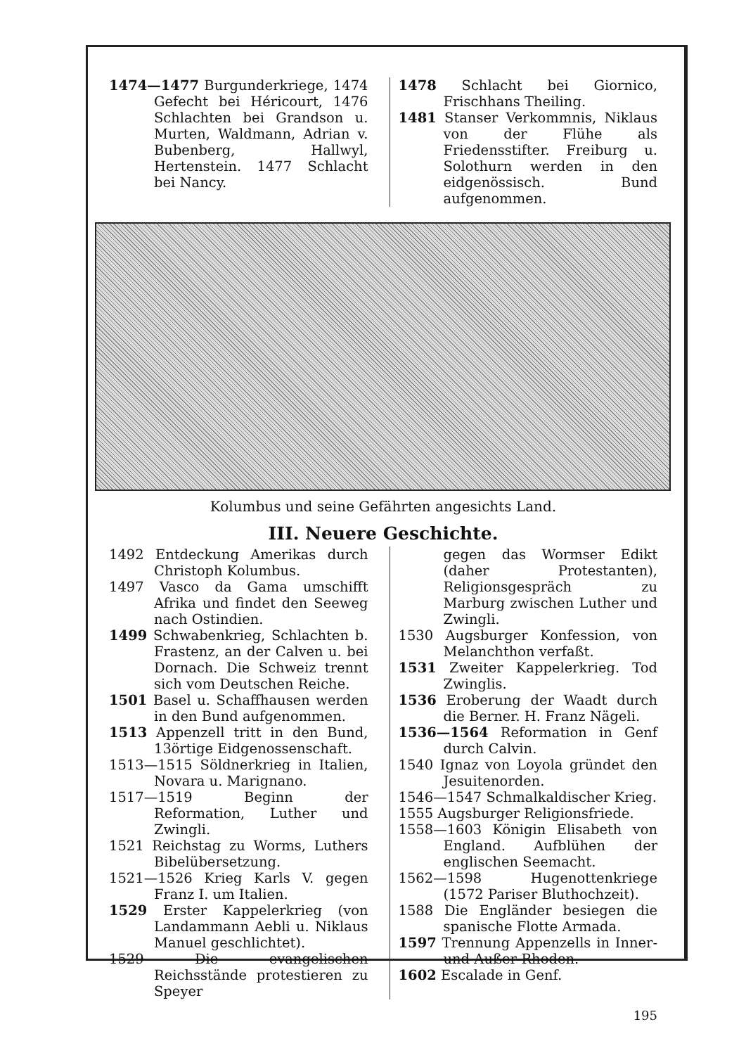1474—1477 Burgunderkriege, 1474 Gefecht bei Héricourt, 1476 Schlachten bei Grandson u. Murten, Waldmann, Adrian v. Bubenberg, Hallwyl, Hertenstein. 1477 Schlacht bei Nancy.
1478 Schlacht bei Giornico, Frischhans Theiling.
1481 Stanser Verkommnis, Niklaus von der Flühe als Friedensstifter. Freiburg u. Solothurn werden in den eidgenössisch. Bund aufgenommen.
Kolumbus und seine Gefährten angesichts Land.
III. Neuere Geschichte.
1492 Entdeckung Amerikas durch Christoph Kolumbus.
1497 Vasco da Gama umschifft Afrika und findet den Seeweg nach Ostindien.
1499 Schwabenkrieg, Schlachten b. Frastenz, an der Calven u. bei Dornach. Die Schweiz trennt sich vom Deutschen Reiche.
1501 Basel u. Schaffhausen werden in den Bund aufgenommen.
1513 Appenzell tritt in den Bund, 13örtige Eidgenossenschaft.
1513—1515 Söldnerkrieg in Italien, Novara u. Marignano.
1517—1519 Beginn der Reformation, Luther und Zwingli.
1521 Reichstag zu Worms, Luthers Bibelübersetzung.
1521—1526 Krieg Karls V. gegen Franz I. um Italien.
1529 Erster Kappelerkrieg (von Landammann Aebli u. Niklaus Manuel geschlichtet).
1529 Die evangelischen Reichsstände protestieren zu Speyer
gegen das Wormser Edikt (daher Protestanten), Religionsgespräch zu Marburg zwischen Luther und Zwingli.
1530 Augsburger Konfession, von Melanchthon verfaßt.
1531 Zweiter Kappelerkrieg. Tod Zwinglis.
1536 Eroberung der Waadt durch die Berner. H. Franz Nägeli.
1536—1564 Reformation in Genf durch Calvin.
1540 Ignaz von Loyola gründet den Jesuitenorden.
1546—1547 Schmalkaldischer Krieg.
1555 Augsburger Religionsfriede.
1558—1603 Königin Elisabeth von England. Aufblühen der englischen Seemacht.
1562—1598 Hugenottenkriege (1572 Pariser Bluthochzeit).
1588 Die Engländer besiegen die spanische Flotte Armada.
1597 Trennung Appenzells in Inner- und Außer-Rhoden.
1602 Escalade in Genf.
195